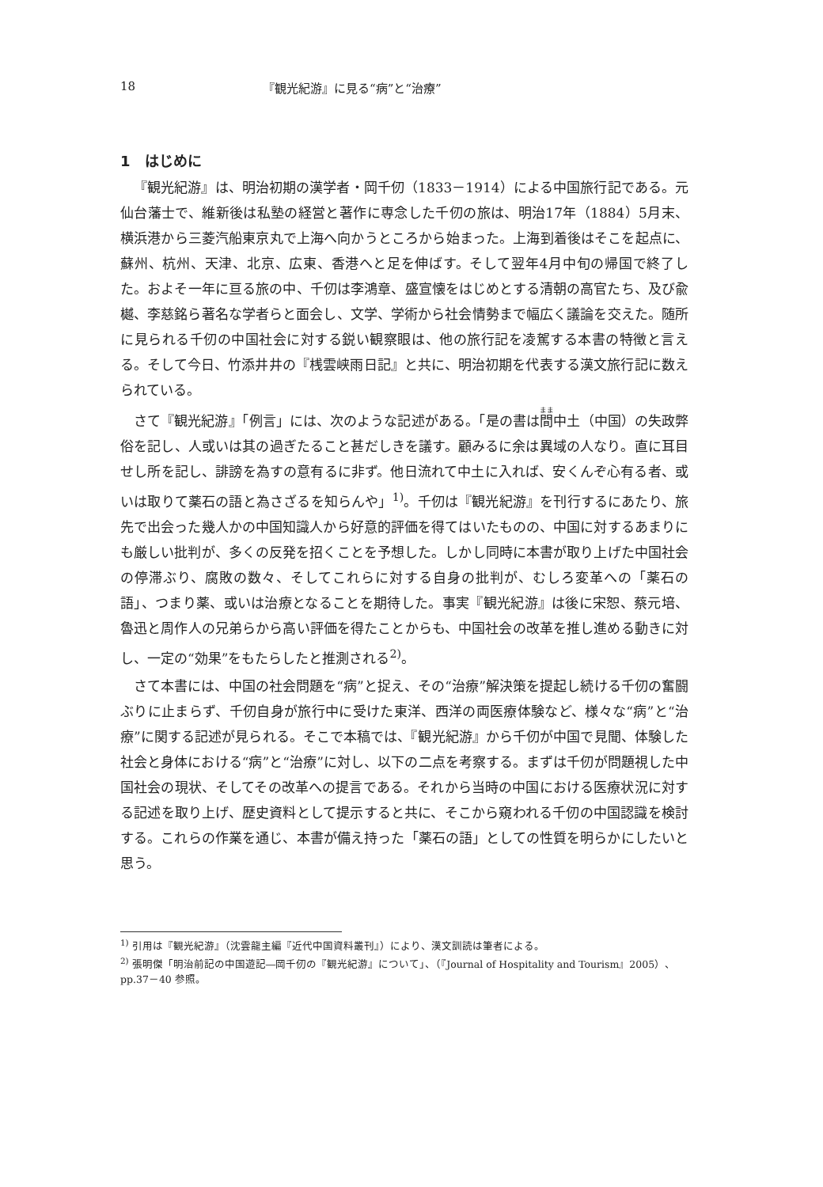18 『観光紀游』に見る“病”と“治療”
1　はじめに
『観光紀游』は、明治初期の漢学者・岡千仞（1833－1914）による中国旅行記である。元仙台藩士で、維新後は私塾の経営と著作に専念した千仞の旅は、明治17年（1884）5月末、横浜港から三菱汽船東京丸で上海へ向かうところから始まった。上海到着後はそこを起点に、蘇州、杭州、天津、北京、広東、香港へと足を伸ばす。そして翌年4月中旬の帰国で終了した。およそ一年に亘る旅の中、千仞は李鴻章、盛宣懐をはじめとする清朝の高官たち、及び兪樾、李慈銘ら著名な学者らと面会し、文学、学術から社会情勢まで幅広く議論を交えた。随所に見られる千仞の中国社会に対する鋭い観察眼は、他の旅行記を凌駕する本書の特徴と言える。そして今日、竹添井井の『桟雲峡雨日記』と共に、明治初期を代表する漢文旅行記に数えられている。
さて『観光紀游』「例言」には、次のような記述がある。「是の書は間中土（中国）の失政弊俗を記し、人或いは其の過ぎたること甚だしきを議す。顧みるに余は異域の人なり。直に耳目せし所を記し、誹謗を為すの意有るに非ず。他日流れて中土に入れば、安くんぞ心有る者、或いは取りて薬石の語と為さざるを知らんや」<sup>1)</sup>。千仞は『観光紀游』を刊行するにあたり、旅先で出会った幾人かの中国知識人から好意的評価を得てはいたものの、中国に対するあまりにも厳しい批判が、多くの反発を招くことを予想した。しかし同時に本書が取り上げた中国社会の停滞ぶり、腐敗の数々、そしてこれらに対する自身の批判が、むしろ変革への「薬石の語」、つまり薬、或いは治療となることを期待した。事実『観光紀游』は後に宋恕、蔡元培、魯迅と周作人の兄弟らから高い評価を得たことからも、中国社会の改革を推し進める動きに対し、一定の“効果”をもたらしたと推測される<sup>2)</sup>。
さて本書には、中国の社会問題を“病”と捉え、その“治療”解決策を提起し続ける千仞の奮闘ぶりに止まらず、千仞自身が旅行中に受けた東洋、西洋の両医療体験など、様々な“病”と“治療”に関する記述が見られる。そこで本稿では、『観光紀游』から千仞が中国で見聞、体験した社会と身体における“病”と“治療”に対し、以下の二点を考察する。まずは千仞が問題視した中国社会の現状、そしてその改革への提言である。それから当時の中国における医療状況に対する記述を取り上げ、歴史資料として提示すると共に、そこから窺われる千仞の中国認識を検討する。これらの作業を通じ、本書が備え持った「薬石の語」としての性質を明らかにしたいと思う。
<sup>1)</sup> 引用は『観光紀游』（沈雲龍主編『近代中国資料叢刊』）により、漢文訓読は筆者による。
<sup>2)</sup> 張明傑「明治前記の中国遊記―岡千仞の『観光紀游』について」、（『Journal of Hospitality and Tourism』2005）、pp.37－40 参照。